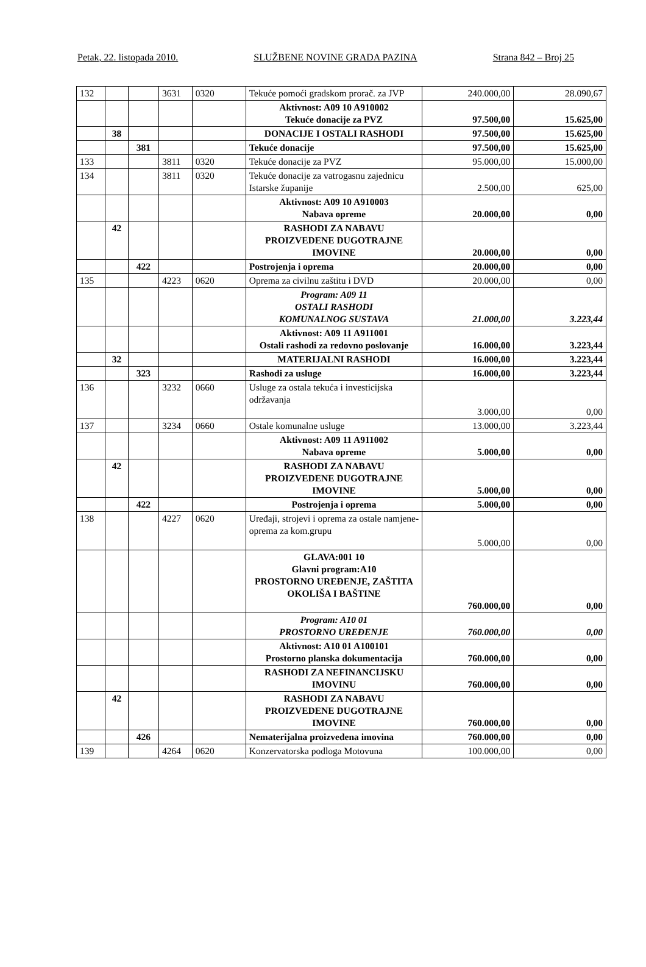Petak, 22. listopada 2010. SLUŽBENE NOVINE GRADA PAZINA Strana 842 – Broj 25
| 132 | | | 3631 | 0320 | Tekuće pomoći gradskom prorač. za JVP | 240.000,00 | 28.090,67 |
| | | | | | Aktivnost: A09 10 A910002 Tekuće donacije za PVZ | 97.500,00 | 15.625,00 |
| | 38 | | | | DONACIJE I OSTALI RASHODI | 97.500,00 | 15.625,00 |
| | | 381 | | | Tekuće donacije | 97.500,00 | 15.625,00 |
| 133 | | | 3811 | 0320 | Tekuće donacije za PVZ | 95.000,00 | 15.000,00 |
| 134 | | | 3811 | 0320 | Tekuće donacije za vatrogasnu zajednicu Istarske županije | 2.500,00 | 625,00 |
| | | | | | Aktivnost: A09 10 A910003 Nabava opreme | 20.000,00 | 0,00 |
| | 42 | | | | RASHODI ZA NABAVU PROIZVEDENE DUGOTRAJNE IMOVINE | 20.000,00 | 0,00 |
| | | 422 | | | Postrojenja i oprema | 20.000,00 | 0,00 |
| 135 | | | 4223 | 0620 | Oprema za civilnu zaštitu i DVD | 20.000,00 | 0,00 |
| | | | | | Program: A09 11 OSTALI RASHODI KOMUNALNOG SUSTAVA | 21.000,00 | 3.223,44 |
| | | | | | Aktivnost: A09 11 A911001 Ostali rashodi za redovno poslovanje | 16.000,00 | 3.223,44 |
| | 32 | | | | MATERIJALNI RASHODI | 16.000,00 | 3.223,44 |
| | | 323 | | | Rashodi za usluge | 16.000,00 | 3.223,44 |
| 136 | | | 3232 | 0660 | Usluge za ostala tekuća i investicijska održavanja | 3.000,00 | 0,00 |
| 137 | | | 3234 | 0660 | Ostale komunalne usluge | 13.000,00 | 3.223,44 |
| | | | | | Aktivnost: A09 11 A911002 Nabava opreme | 5.000,00 | 0,00 |
| | 42 | | | | RASHODI ZA NABAVU PROIZVEDENE DUGOTRAJNE IMOVINE | 5.000,00 | 0,00 |
| | | 422 | | | Postrojenja i oprema | 5.000,00 | 0,00 |
| 138 | | | 4227 | 0620 | Uređaji, strojevi i oprema za ostale namjene- oprema za kom.grupu | 5.000,00 | 0,00 |
| | | | | | GLAVA:001 10 Glavni program:A10 PROSTORNO UREĐENJE, ZAŠTITA OKOLIŠA I BAŠTINE | 760.000,00 | 0,00 |
| | | | | | Program: A10 01 PROSTORNO UREĐENJE | 760.000,00 | 0,00 |
| | | | | | Aktivnost: A10 01 A100101 Prostorno planska dokumentacija | 760.000,00 | 0,00 |
| | | | | | RASHODI ZA NEFINANCIJSKU IMOVINU | 760.000,00 | 0,00 |
| | 42 | | | | RASHODI ZA NABAVU PROIZVEDENE DUGOTRAJNE IMOVINE | 760.000,00 | 0,00 |
| | | 426 | | | Nematerijalna proizvedena imovina | 760.000,00 | 0,00 |
| 139 | | | 4264 | 0620 | Konzervatorska podloga Motovuna | 100.000,00 | 0,00 |